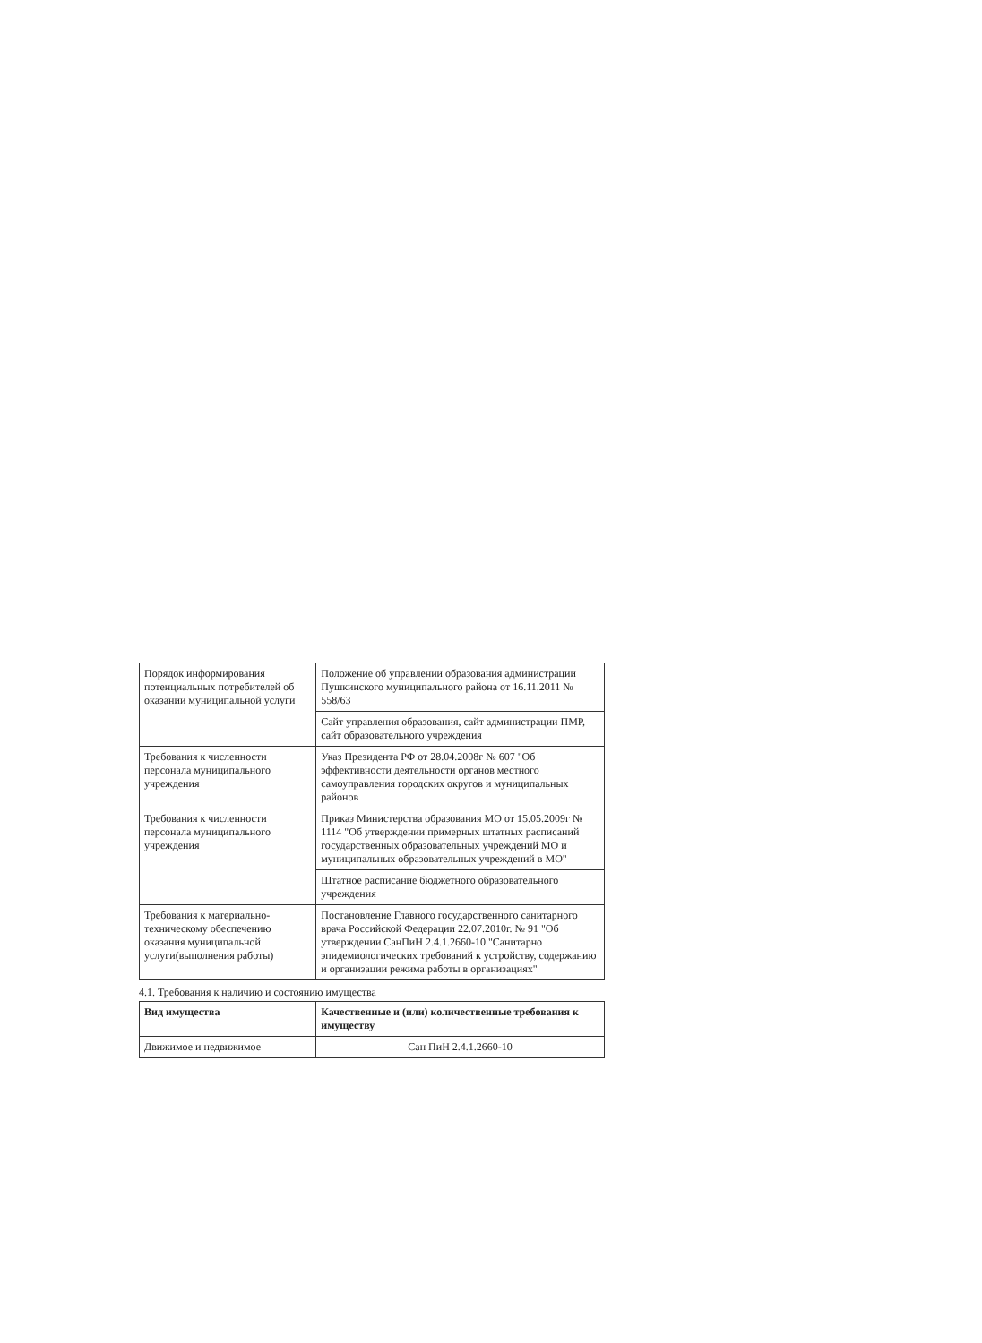| Порядок информирования потенциальных потребителей об оказании муниципальной услуги | Положение об управлении образования администрации Пушкинского муниципального района от 16.11.2011 № 558/63 |
| | Сайт управления образования, сайт администрации ПМР, сайт образовательного учреждения |
| Требования к численности персонала муниципального учреждения | Указ Президента РФ от 28.04.2008г № 607 "Об эффективности деятельности органов местного самоуправления городских округов и муниципальных районов |
| Требования к численности персонала муниципального учреждения | Приказ Министерства образования МО от 15.05.2009г № 1114 "Об утверждении примерных штатных расписаний государственных образовательных учреждений МО и муниципальных образовательных учреждений в МО" |
| | Штатное расписание бюджетного образовательного учреждения |
| Требования к материально-техническому обеспечению оказания муниципальной услуги(выполнения работы) | Постановление Главного государственного санитарного врача Российской Федерации 22.07.2010г. № 91 "Об утверждении СанПиН 2.4.1.2660-10 "Санитарно эпидемиологических требований к устройству, содержанию и организации режима работы в организациях" |
4.1. Требования к наличию и состоянию имущества
| Вид имущества | Качественные и (или) количественные требования к имуществу |
| --- | --- |
| Движимое и недвижимое | Сан ПиН 2.4.1.2660-10 |